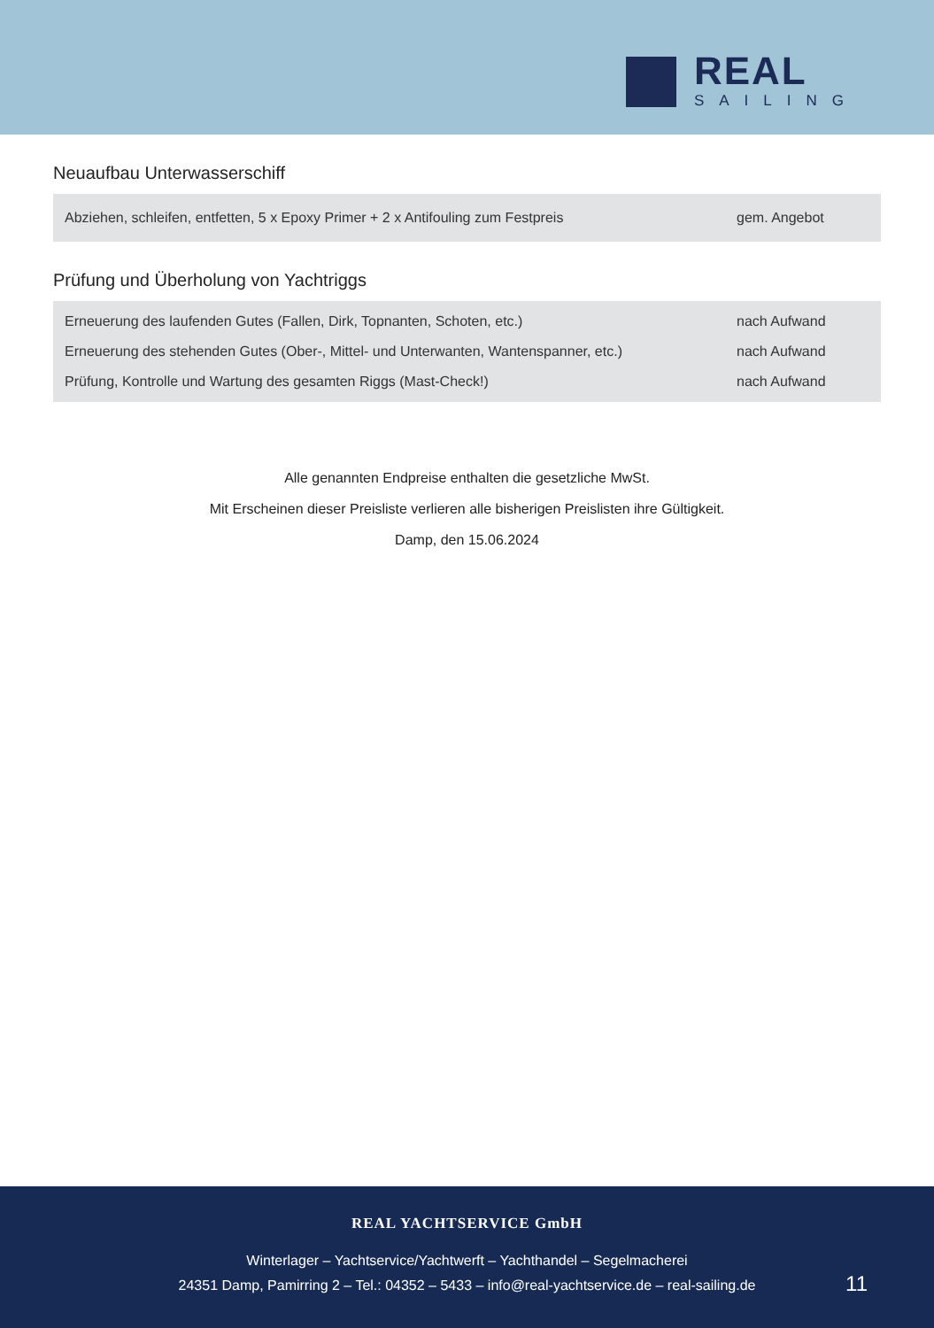REAL
SAILING
Neuaufbau Unterwasserschiff
| Abziehen, schleifen, entfetten, 5 x Epoxy Primer + 2 x Antifouling zum Festpreis | gem. Angebot |
Prüfung und Überholung von Yachtriggs
| Erneuerung des laufenden Gutes (Fallen, Dirk, Topnanten, Schoten, etc.) | nach Aufwand |
| Erneuerung des stehenden Gutes (Ober-, Mittel- und Unterwanten, Wantenspanner, etc.) | nach Aufwand |
| Prüfung, Kontrolle und Wartung des gesamten Riggs (Mast-Check!) | nach Aufwand |
Alle genannten Endpreise enthalten die gesetzliche MwSt.
Mit Erscheinen dieser Preisliste verlieren alle bisherigen Preislisten ihre Gültigkeit.
Damp, den 15.06.2024
REAL YACHTSERVICE GmbH
Winterlager – Yachtservice/Yachtwerft – Yachthandel – Segelmacherei
24351 Damp, Pamirring 2 – Tel.: 04352 – 5433 – info@real-yachtservice.de – real-sailing.de
11